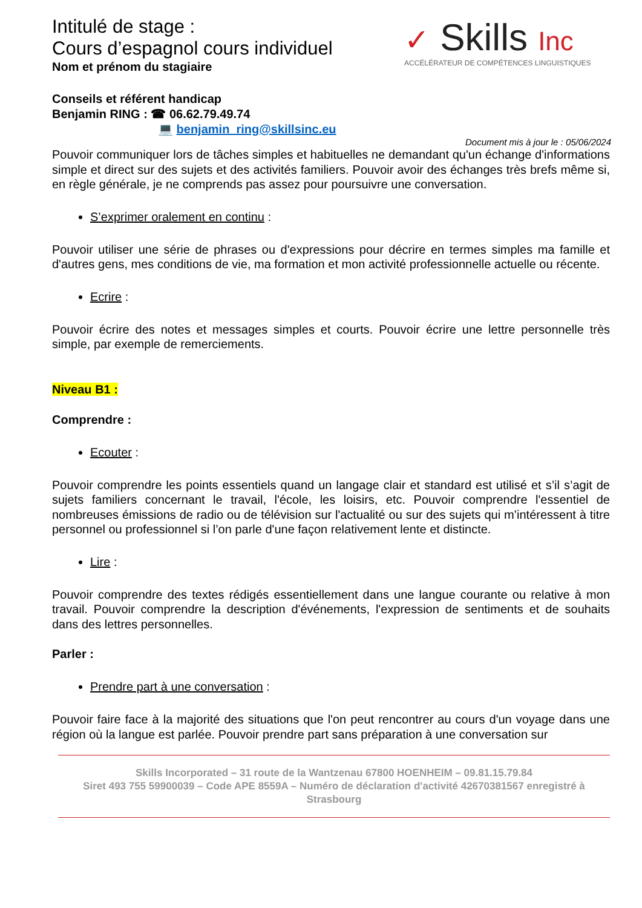Intitulé de stage :
Cours d’espagnol cours individuel
Nom et prénom du stagiaire
✓ Skills Inc
ACCÉLÉRATEUR DE COMPÉTENCES LINGUISTIQUES
Conseils et référent handicap
Benjamin RING : ☎ 06.62.79.49.74
💻 benjamin_ring@skillsinc.eu
Document mis à jour le : 05/06/2024
Pouvoir communiquer lors de tâches simples et habituelles ne demandant qu'un échange d'informations simple et direct sur des sujets et des activités familiers. Pouvoir avoir des échanges très brefs même si, en règle générale, je ne comprends pas assez pour poursuivre une conversation.
S’exprimer oralement en continu :
Pouvoir utiliser une série de phrases ou d'expressions pour décrire en termes simples ma famille et d'autres gens, mes conditions de vie, ma formation et mon activité professionnelle actuelle ou récente.
Ecrire :
Pouvoir écrire des notes et messages simples et courts. Pouvoir écrire une lettre personnelle très simple, par exemple de remerciements.
Niveau B1 :
Comprendre :
Ecouter :
Pouvoir comprendre les points essentiels quand un langage clair et standard est utilisé et s’il s’agit de sujets familiers concernant le travail, l'école, les loisirs, etc. Pouvoir comprendre l'essentiel de nombreuses émissions de radio ou de télévision sur l'actualité ou sur des sujets qui m’intéressent à titre personnel ou professionnel si l’on parle d'une façon relativement lente et distincte.
Lire :
Pouvoir comprendre des textes rédigés essentiellement dans une langue courante ou relative à mon travail. Pouvoir comprendre la description d'événements, l'expression de sentiments et de souhaits dans des lettres personnelles.
Parler :
Prendre part à une conversation :
Pouvoir faire face à la majorité des situations que l'on peut rencontrer au cours d'un voyage dans une région où la langue est parlée. Pouvoir prendre part sans préparation à une conversation sur
Skills Incorporated – 31 route de la Wantzenau 67800 HOENHEIM – 09.81.15.79.84
Siret 493 755 59900039 – Code APE 8559A – Numéro de déclaration d'activité 42670381567 enregistré à Strasbourg